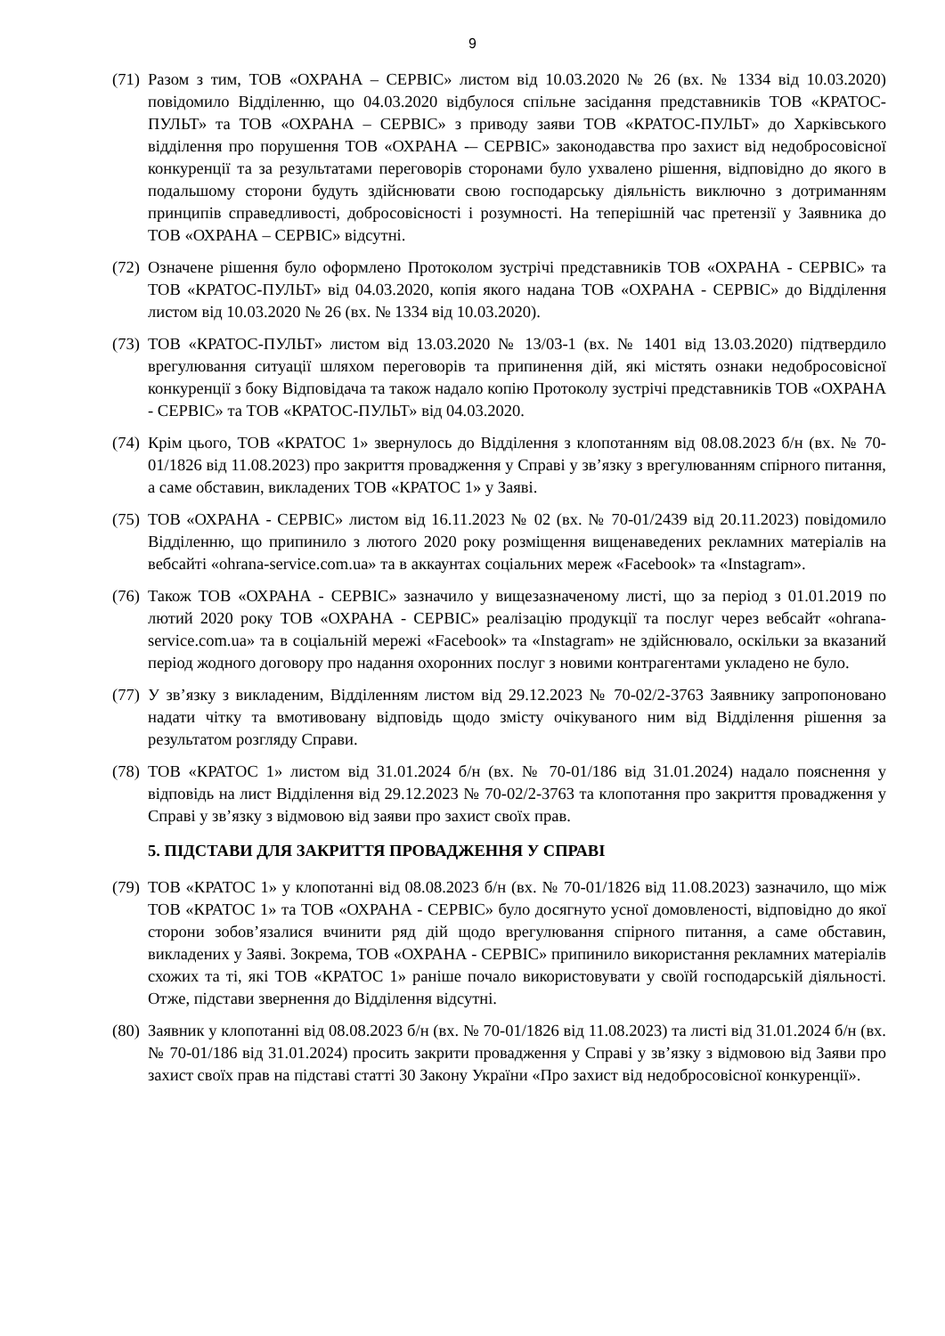9
(71)
Разом з тим, ТОВ «ОХРАНА – СЕРВІС» листом від 10.03.2020 № 26 (вх. № 1334 від 10.03.2020) повідомило Відділенню, що 04.03.2020 відбулося спільне засідання представників ТОВ «КРАТОС-ПУЛЬТ» та ТОВ «ОХРАНА – СЕРВІС» з приводу заяви ТОВ «КРАТОС-ПУЛЬТ» до Харківського відділення про порушення ТОВ «ОХРАНА -– СЕРВІС» законодавства про захист від недобросовісної конкуренції та за результатами переговорів сторонами було ухвалено рішення, відповідно до якого в подальшому сторони будуть здійснювати свою господарську діяльність виключно з дотриманням принципів справедливості, добросовісності і розумності. На теперішній час претензії у Заявника до ТОВ «ОХРАНА – СЕРВІС» відсутні.
(72)
Означене рішення було оформлено Протоколом зустрічі представників ТОВ «ОХРАНА - СЕРВІС» та ТОВ «КРАТОС-ПУЛЬТ» від 04.03.2020, копія якого надана ТОВ «ОХРАНА - СЕРВІС» до Відділення листом від 10.03.2020 № 26 (вх. № 1334 від 10.03.2020).
(73)
ТОВ «КРАТОС-ПУЛЬТ» листом від 13.03.2020 № 13/03-1 (вх. № 1401 від 13.03.2020) підтвердило врегулювання ситуації шляхом переговорів та припинення дій, які містять ознаки недобросовісної конкуренції з боку Відповідача та також надало копію Протоколу зустрічі представників ТОВ «ОХРАНА - СЕРВІС» та ТОВ «КРАТОС-ПУЛЬТ» від 04.03.2020.
(74)
Крім цього, ТОВ «КРАТОС 1» звернулось до Відділення з клопотанням від 08.08.2023 б/н (вх. № 70-01/1826 від 11.08.2023) про закриття провадження у Справі у зв’язку з врегулюванням спірного питання, а саме обставин, викладених ТОВ «КРАТОС 1» у Заяві.
(75)
ТОВ «ОХРАНА - СЕРВІС» листом від 16.11.2023 № 02 (вх. № 70-01/2439 від 20.11.2023) повідомило Відділенню, що припинило з лютого 2020 року розміщення вищенаведених рекламних матеріалів на вебсайті «ohrana-service.com.ua» та в аккаунтах соціальних мереж «Facebook» та «Instagram».
(76)
Також ТОВ «ОХРАНА - СЕРВІС» зазначило у вищезазначеному листі, що за період з 01.01.2019 по лютий 2020 року ТОВ «ОХРАНА - СЕРВІС» реалізацію продукції та послуг через вебсайт «ohrana-service.com.ua» та в соціальній мережі «Facebook» та «Instagram» не здійснювало, оскільки за вказаний період жодного договору про надання охоронних послуг з новими контрагентами укладено не було.
(77)
У зв’язку з викладеним, Відділенням листом від 29.12.2023 № 70-02/2-3763 Заявнику запропоновано надати чітку та вмотивовану відповідь щодо змісту очікуваного ним від Відділення рішення за результатом розгляду Справи.
(78)
ТОВ «КРАТОС 1» листом від 31.01.2024 б/н (вх. № 70-01/186 від 31.01.2024) надало пояснення у відповідь на лист Відділення від 29.12.2023 № 70-02/2-3763 та клопотання про закриття провадження у Справі у зв’язку з відмовою від заяви про захист своїх прав.
5. ПІДСТАВИ ДЛЯ ЗАКРИТТЯ ПРОВАДЖЕННЯ У СПРАВІ
(79)
ТОВ «КРАТОС 1» у клопотанні від 08.08.2023 б/н (вх. № 70-01/1826 від 11.08.2023) зазначило, що між ТОВ «КРАТОС 1» та ТОВ «ОХРАНА - СЕРВІС» було досягнуто усної домовленості, відповідно до якої сторони зобов’язалися вчинити ряд дій щодо врегулювання спірного питання, а саме обставин, викладених у Заяві. Зокрема, ТОВ «ОХРАНА - СЕРВІС» припинило використання рекламних матеріалів схожих та ті, які ТОВ «КРАТОС 1» раніше почало використовувати у своїй господарській діяльності. Отже, підстави звернення до Відділення відсутні.
(80)
Заявник у клопотанні від 08.08.2023 б/н (вх. № 70-01/1826 від 11.08.2023) та листі від 31.01.2024 б/н (вх. № 70-01/186 від 31.01.2024) просить закрити провадження у Справі у зв’язку з відмовою від Заяви про захист своїх прав на підставі статті 30 Закону України «Про захист від недобросовісної конкуренції».